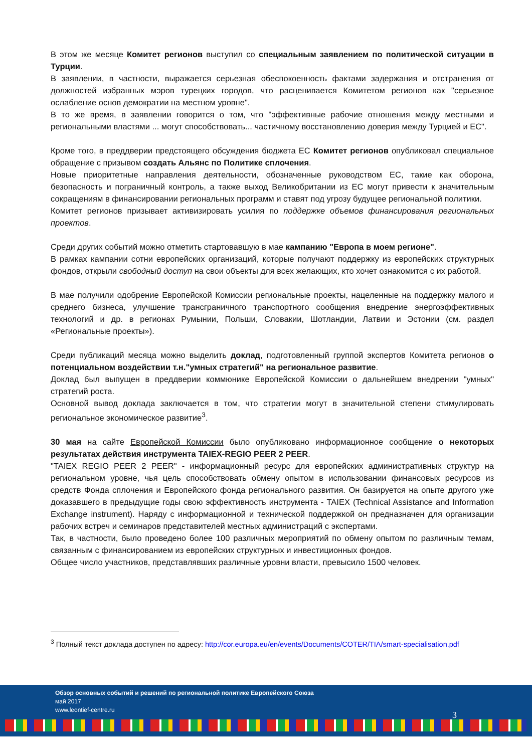В этом же месяце Комитет регионов выступил со специальным заявлением по политической ситуации в Турции.
В заявлении, в частности, выражается серьезная обеспокоенность фактами задержания и отстранения от должностей избранных мэров турецких городов, что расценивается Комитетом регионов как "серьезное ослабление основ демократии на местном уровне".
В то же время, в заявлении говорится о том, что "эффективные рабочие отношения между местными и региональными властями ... могут способствовать... частичному восстановлению доверия между Турцией и ЕС".
Кроме того, в преддверии предстоящего обсуждения бюджета ЕС Комитет регионов опубликовал специальное обращение с призывом создать Альянс по Политике сплочения.
Новые приоритетные направления деятельности, обозначенные руководством ЕС, такие как оборона, безопасность и пограничный контроль, а также выход Великобритании из ЕС могут привести к значительным сокращениям в финансировании региональных программ и ставят под угрозу будущее региональной политики.
Комитет регионов призывает активизировать усилия по поддержке объемов финансирования региональных проектов.
Среди других событий можно отметить стартовавшую в мае кампанию "Европа в моем регионе".
В рамках кампании сотни европейских организаций, которые получают поддержку из европейских структурных фондов, открыли свободный доступ на свои объекты для всех желающих, кто хочет ознакомится с их работой.
В мае получили одобрение Европейской Комиссии региональные проекты, нацеленные на поддержку малого и среднего бизнеса, улучшение трансграничного транспортного сообщения внедрение энергоэффективных технологий и др. в регионах Румынии, Польши, Словакии, Шотландии, Латвии и Эстонии (см. раздел «Региональные проекты»).
Среди публикаций месяца можно выделить доклад, подготовленный группой экспертов Комитета регионов о потенциальном воздействии т.н."умных стратегий" на региональное развитие.
Доклад был выпущен в преддверии коммюнике Европейской Комиссии о дальнейшем внедрении "умных" стратегий роста.
Основной вывод доклада заключается в том, что стратегии могут в значительной степени стимулировать региональное экономическое развитие<sup>3</sup>.
30 мая на сайте Европейской Комиссии было опубликовано информационное сообщение о некоторых результатах действия инструмента TAIEX-REGIO PEER 2 PEER.
"TAIEX REGIO PEER 2 PEER" - информационный ресурс для европейских административных структур на региональном уровне, чья цель способствовать обмену опытом в использовании финансовых ресурсов из средств Фонда сплочения и Европейского фонда регионального развития. Он базируется на опыте другого уже доказавшего в предыдущие годы свою эффективность инструмента - TAIEX (Technical Assistance and Information Exchange instrument). Наряду с информационной и технической поддержкой он предназначен для организации рабочих встреч и семинаров представителей местных администраций с экспертами.
Так, в частности, было проведено более 100 различных мероприятий по обмену опытом по различным темам, связанным с финансированием из европейских структурных и инвестиционных фондов.
Общее число участников, представлявших различные уровни власти, превысило 1500 человек.
<sup>3</sup> Полный текст доклада доступен по адресу: http://cor.europa.eu/en/events/Documents/COTER/TIA/smart-specialisation.pdf
Обзор основных событий и решений по региональной политике Европейского Союза
май 2017
www.leontief-centre.ru
3